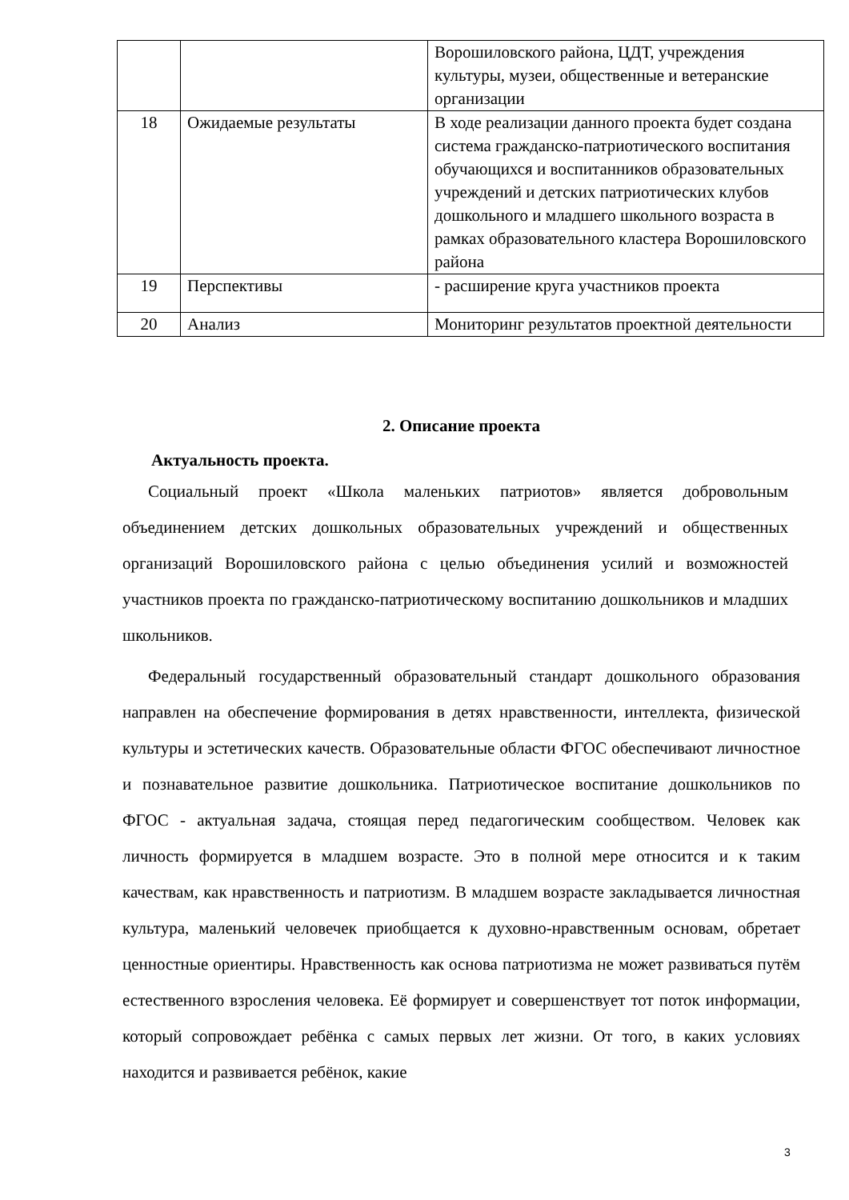| | | Ворошиловского района, ЦДТ, учреждения культуры, музеи, общественные и ветеранские организации |
| 18 | Ожидаемые результаты | В ходе реализации данного проекта будет создана система гражданско-патриотического воспитания обучающихся и воспитанников образовательных учреждений и детских патриотических клубов дошкольного и младшего школьного возраста в рамках образовательного кластера Ворошиловского района |
| 19 | Перспективы | - расширение круга участников проекта |
| 20 | Анализ | Мониторинг результатов проектной деятельности |
2. Описание проекта
Актуальность проекта.
Социальный проект «Школа маленьких патриотов» является добровольным объединением детских дошкольных образовательных учреждений и общественных организаций Ворошиловского района с целью объединения усилий и возможностей участников проекта по гражданско-патриотическому воспитанию дошкольников и младших школьников.
Федеральный государственный образовательный стандарт дошкольного образования направлен на обеспечение формирования в детях нравственности, интеллекта, физической культуры и эстетических качеств. Образовательные области ФГОС обеспечивают личностное и познавательное развитие дошкольника. Патриотическое воспитание дошкольников по ФГОС - актуальная задача, стоящая перед педагогическим сообществом. Человек как личность формируется в младшем возрасте. Это в полной мере относится и к таким качествам, как нравственность и патриотизм. В младшем возрасте закладывается личностная культура, маленький человечек приобщается к духовно-нравственным основам, обретает ценностные ориентиры. Нравственность как основа патриотизма не может развиваться путём естественного взросления человека. Её формирует и совершенствует тот поток информации, который сопровождает ребёнка с самых первых лет жизни. От того, в каких условиях находится и развивается ребёнок, какие
3